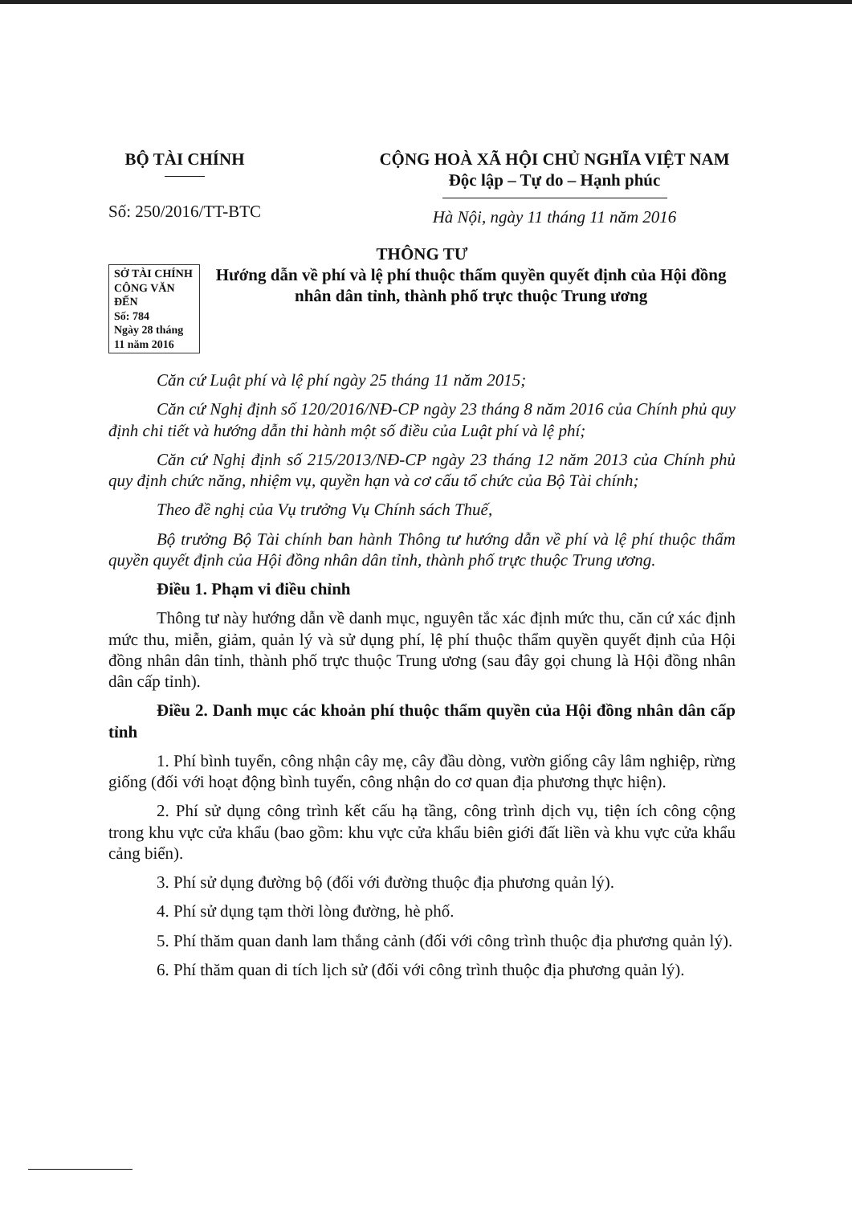BỘ TÀI CHÍNH
Số: 250/2016/TT-BTC
CỘNG HOÀ XÃ HỘI CHỦ NGHĨA VIỆT NAM
Độc lập – Tự do – Hạnh phúc
Hà Nội, ngày 11 tháng 11 năm 2016
THÔNG TƯ
SỞ TÀI CHÍNH
CÔNG VĂN ĐẾN
Số: 784
Ngày 28 tháng 11 năm 2016
Hướng dẫn về phí và lệ phí thuộc thẩm quyền quyết định của Hội đồng nhân dân tỉnh, thành phố trực thuộc Trung ương
Căn cứ Luật phí và lệ phí ngày 25 tháng 11 năm 2015;
Căn cứ Nghị định số 120/2016/NĐ-CP ngày 23 tháng 8 năm 2016 của Chính phủ quy định chi tiết và hướng dẫn thi hành một số điều của Luật phí và lệ phí;
Căn cứ Nghị định số 215/2013/NĐ-CP ngày 23 tháng 12 năm 2013 của Chính phủ quy định chức năng, nhiệm vụ, quyền hạn và cơ cấu tổ chức của Bộ Tài chính;
Theo đề nghị của Vụ trưởng Vụ Chính sách Thuế,
Bộ trưởng Bộ Tài chính ban hành Thông tư hướng dẫn về phí và lệ phí thuộc thẩm quyền quyết định của Hội đồng nhân dân tỉnh, thành phố trực thuộc Trung ương.
Điều 1. Phạm vi điều chỉnh
Thông tư này hướng dẫn về danh mục, nguyên tắc xác định mức thu, căn cứ xác định mức thu, miễn, giảm, quản lý và sử dụng phí, lệ phí thuộc thẩm quyền quyết định của Hội đồng nhân dân tỉnh, thành phố trực thuộc Trung ương (sau đây gọi chung là Hội đồng nhân dân cấp tỉnh).
Điều 2. Danh mục các khoản phí thuộc thẩm quyền của Hội đồng nhân dân cấp tỉnh
1. Phí bình tuyển, công nhận cây mẹ, cây đầu dòng, vườn giống cây lâm nghiệp, rừng giống (đối với hoạt động bình tuyển, công nhận do cơ quan địa phương thực hiện).
2. Phí sử dụng công trình kết cấu hạ tầng, công trình dịch vụ, tiện ích công cộng trong khu vực cửa khẩu (bao gồm: khu vực cửa khẩu biên giới đất liền và khu vực cửa khẩu cảng biển).
3. Phí sử dụng đường bộ (đối với đường thuộc địa phương quản lý).
4. Phí sử dụng tạm thời lòng đường, hè phố.
5. Phí thăm quan danh lam thắng cảnh (đối với công trình thuộc địa phương quản lý).
6. Phí thăm quan di tích lịch sử (đối với công trình thuộc địa phương quản lý).